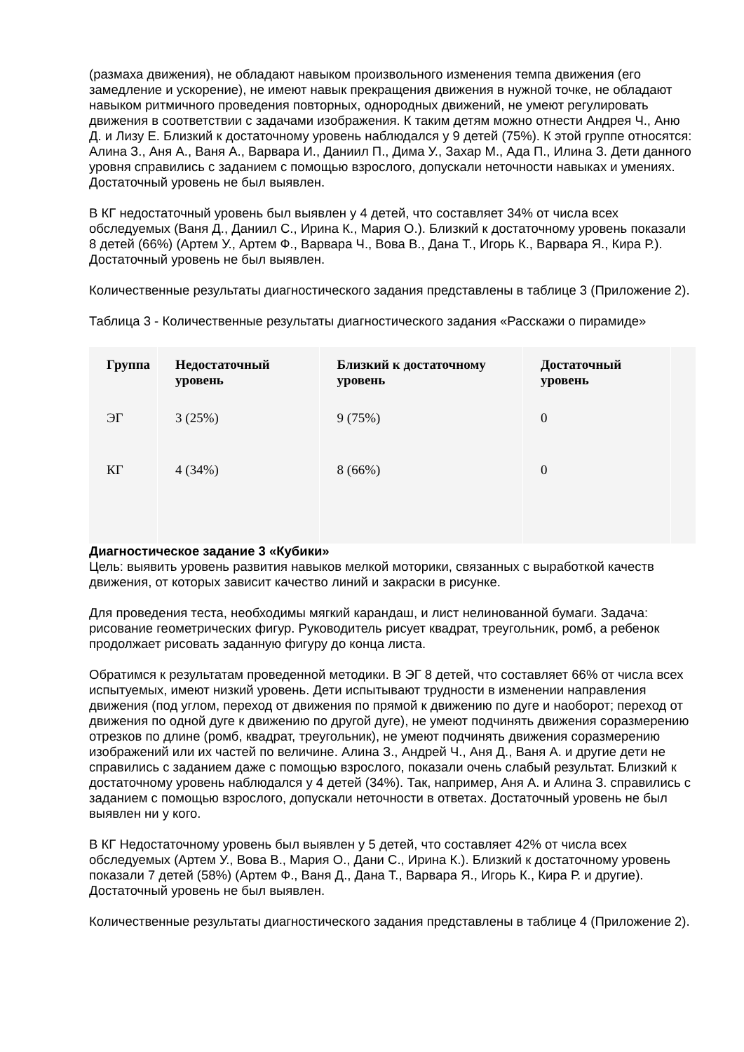(размаха движения), не обладают навыком произвольного изменения темпа движения (его замедление и ускорение), не имеют навык прекращения движения в нужной точке, не обладают навыком ритмичного проведения повторных, однородных движений, не умеют регулировать движения в соответствии с задачами изображения. К таким детям можно отнести Андрея Ч., Аню Д. и Лизу Е. Близкий к достаточному уровень наблюдался у 9 детей (75%). К этой группе относятся: Алина З., Аня А., Ваня А., Варвара И., Даниил П., Дима У., Захар М., Ада П., Илина З. Дети данного уровня справились с заданием с помощью взрослого, допускали неточности навыках и умениях. Достаточный уровень не был выявлен.
В КГ недостаточный уровень был выявлен у 4 детей, что составляет 34% от числа всех обследуемых (Ваня Д., Даниил С., Ирина К., Мария О.). Близкий к достаточному уровень показали 8 детей (66%) (Артем У., Артем Ф., Варвара Ч., Вова В., Дана Т., Игорь К., Варвара Я., Кира Р.). Достаточный уровень не был выявлен.
Количественные результаты диагностического задания представлены в таблице 3 (Приложение 2).
Таблица 3 - Количественные результаты диагностического задания «Расскажи о пирамиде»
| Группа | Недостаточный уровень | Близкий к достаточному уровень | Достаточный уровень | |
| --- | --- | --- | --- | --- |
| ЭГ | 3 (25%) | 9 (75%) | 0 | |
| КГ | 4 (34%) | 8 (66%) | 0 | |
Диагностическое задание 3 «Кубики»
Цель: выявить уровень развития навыков мелкой моторики, связанных с выработкой качеств движения, от которых зависит качество линий и закраски в рисунке.
Для проведения теста, необходимы мягкий карандаш, и лист нелинованной бумаги. Задача: рисование геометрических фигур. Руководитель рисует квадрат, треугольник, ромб, а ребенок продолжает рисовать заданную фигуру до конца листа.
Обратимся к результатам проведенной методики. В ЭГ 8 детей, что составляет 66% от числа всех испытуемых, имеют низкий уровень. Дети испытывают трудности в изменении направления движения (под углом, переход от движения по прямой к движению по дуге и наоборот; переход от движения по одной дуге к движению по другой дуге), не умеют подчинять движения соразмерению отрезков по длине (ромб, квадрат, треугольник), не умеют подчинять движения соразмерению изображений или их частей по величине. Алина З., Андрей Ч., Аня Д., Ваня А. и другие дети не справились с заданием даже с помощью взрослого, показали очень слабый результат. Близкий к достаточному уровень наблюдался у 4 детей (34%). Так, например, Аня А. и Алина З. справились с заданием с помощью взрослого, допускали неточности в ответах. Достаточный уровень не был выявлен ни у кого.
В КГ Недостаточному уровень был выявлен у 5 детей, что составляет 42% от числа всех обследуемых (Артем У., Вова В., Мария О., Дани С., Ирина К.). Близкий к достаточному уровень показали 7 детей (58%) (Артем Ф., Ваня Д., Дана Т., Варвара Я., Игорь К., Кира Р. и другие). Достаточный уровень не был выявлен.
Количественные результаты диагностического задания представлены в таблице 4 (Приложение 2).